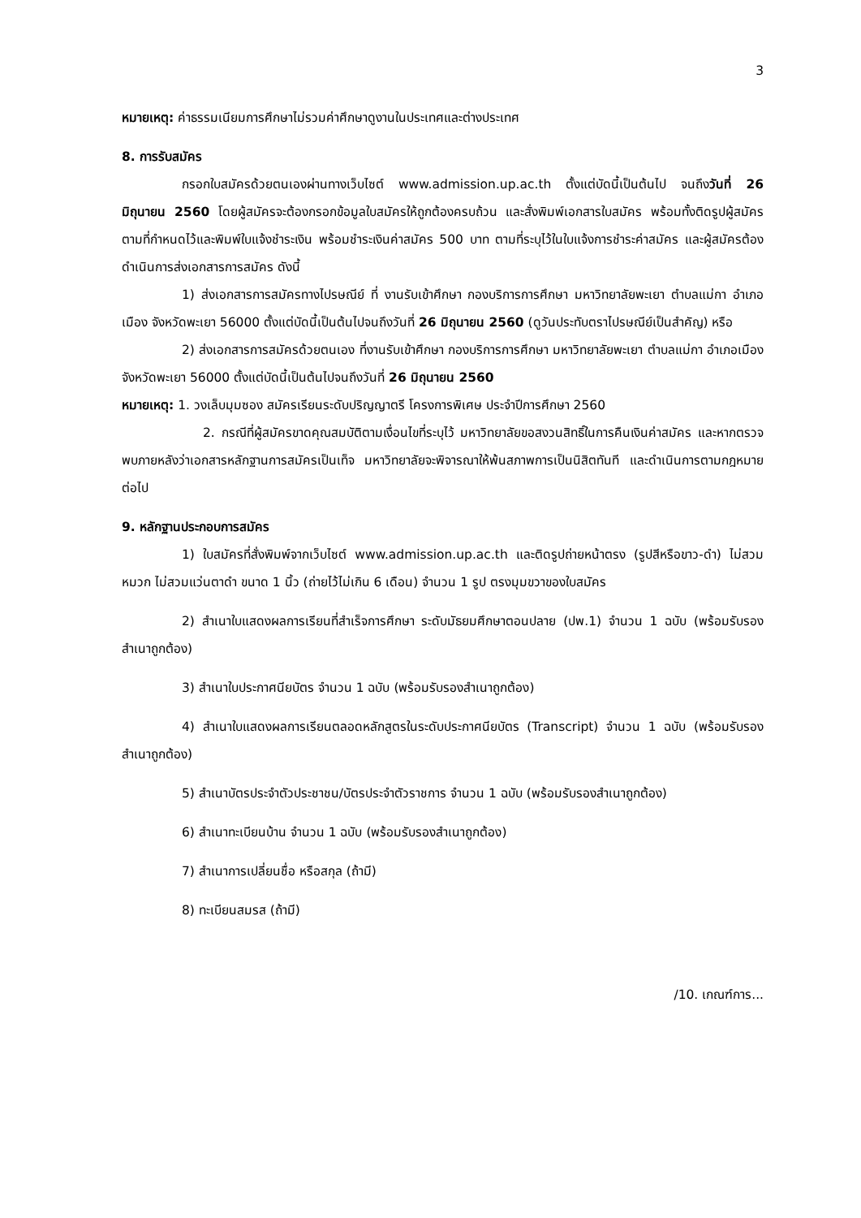3
หมายเหตุ: ค่าธรรมเนียมการศึกษาไม่รวมค่าศึกษาดูงานในประเทศและต่างประเทศ
8. การรับสมัคร
กรอกใบสมัครด้วยตนเองผ่านทางเว็บไซต์ www.admission.up.ac.th ตั้งแต่บัดนี้เป็นต้นไป จนถึงวันที่ 26 มิถุนายน 2560 โดยผู้สมัครจะต้องกรอกข้อมูลใบสมัครให้ถูกต้องครบถ้วน และสั่งพิมพ์เอกสารใบสมัคร พร้อมทั้งติดรูปผู้สมัครตามที่กำหนดไว้และพิมพ์ใบแจ้งชำระเงิน พร้อมชำระเงินค่าสมัคร 500 บาท ตามที่ระบุไว้ในใบแจ้งการชำระค่าสมัคร และผู้สมัครต้องดำเนินการส่งเอกสารการสมัคร ดังนี้
1) ส่งเอกสารการสมัครทางไปรษณีย์ ที่ งานรับเข้าศึกษา กองบริการการศึกษา มหาวิทยาลัยพะเยา ตำบลแม่กา อำเภอเมือง จังหวัดพะเยา 56000 ตั้งแต่บัดนี้เป็นต้นไปจนถึงวันที่ 26 มิถุนายน 2560 (ดูวันประทับตราไปรษณีย์เป็นสำคัญ) หรือ
2) ส่งเอกสารการสมัครด้วยตนเอง ที่งานรับเข้าศึกษา กองบริการการศึกษา มหาวิทยาลัยพะเยา ตำบลแม่กา อำเภอเมือง จังหวัดพะเยา 56000 ตั้งแต่บัดนี้เป็นต้นไปจนถึงวันที่ 26 มิถุนายน 2560
หมายเหตุ: 1. วงเล็บมุมซอง สมัครเรียนระดับปริญญาตรี โครงการพิเศษ ประจำปีการศึกษา 2560
2. กรณีที่ผู้สมัครขาดคุณสมบัติตามเงื่อนไขที่ระบุไว้ มหาวิทยาลัยขอสงวนสิทธิ์ในการคืนเงินค่าสมัคร และหากตรวจพบภายหลังว่าเอกสารหลักฐานการสมัครเป็นเท็จ มหาวิทยาลัยจะพิจารณาให้พ้นสภาพการเป็นนิสิตทันที และดำเนินการตามกฎหมายต่อไป
9. หลักฐานประกอบการสมัคร
1) ใบสมัครที่สั่งพิมพ์จากเว็บไซต์ www.admission.up.ac.th และติดรูปถ่ายหน้าตรง (รูปสีหรือขาว-ดำ) ไม่สวมหมวก ไม่สวมแว่นตาดำ ขนาด 1 นิ้ว (ถ่ายไว้ไม่เกิน 6 เดือน) จำนวน 1 รูป ตรงมุมขวาของใบสมัคร
2) สำเนาใบแสดงผลการเรียนที่สำเร็จการศึกษา ระดับมัธยมศึกษาตอนปลาย (ปพ.1) จำนวน 1 ฉบับ (พร้อมรับรองสำเนาถูกต้อง)
3) สำเนาใบประกาศนียบัตร จำนวน 1 ฉบับ (พร้อมรับรองสำเนาถูกต้อง)
4) สำเนาใบแสดงผลการเรียนตลอดหลักสูตรในระดับประกาศนียบัตร (Transcript) จำนวน 1 ฉบับ (พร้อมรับรองสำเนาถูกต้อง)
5) สำเนาบัตรประจำตัวประชาชน/บัตรประจำตัวราชการ จำนวน 1 ฉบับ (พร้อมรับรองสำเนาถูกต้อง)
6) สำเนาทะเบียนบ้าน จำนวน 1 ฉบับ (พร้อมรับรองสำเนาถูกต้อง)
7) สำเนาการเปลี่ยนชื่อ หรือสกุล (ถ้ามี)
8) ทะเบียนสมรส (ถ้ามี)
/10. เกณฑ์การ...